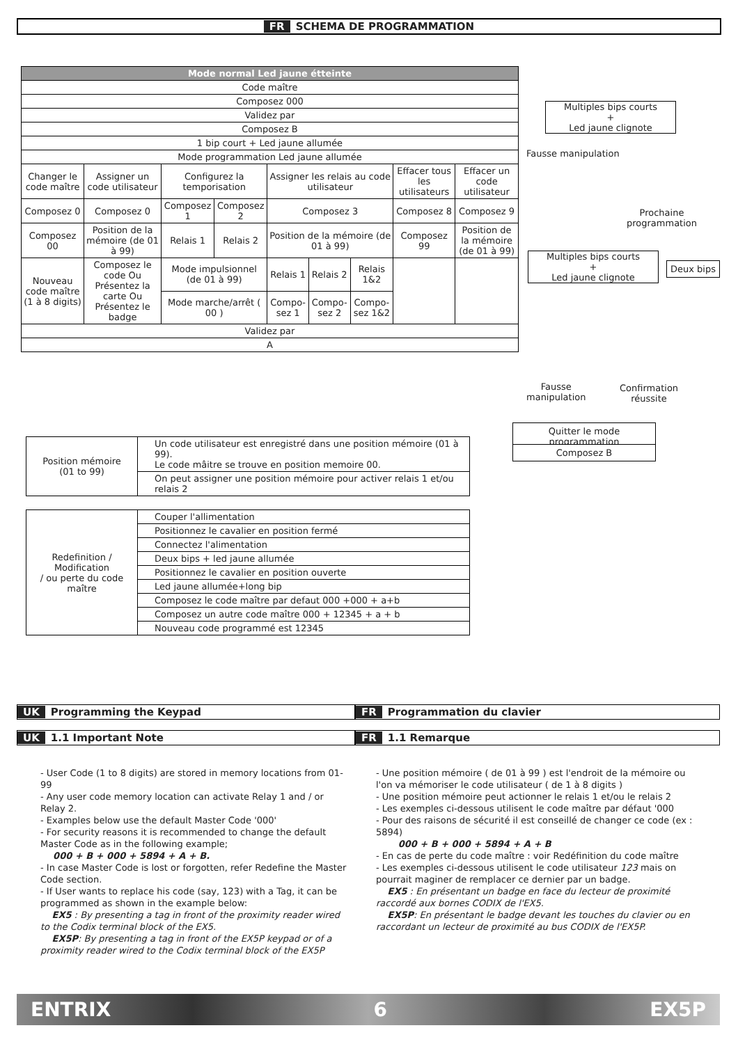FR SCHEMA DE PROGRAMMATION
| Mode normal Led jaune étteinte | | | | | | | | |
| Code maître | | | | | | | | |
| Composez 000 | | | | | | | | |
| Validez par | | | | | | | | |
| Composez B | | | | | | | | |
| 1 bip court + Led jaune allumée | | | | | | | | |
| Mode programmation Led jaune allumée | | | | | | | | |
| Changer le code maître | Assigner un code utilisateur | Configurez la temporisation | | Assigner les relais au code utilisateur | | | Effacer tous les utilisateurs | Effacer un code utilisateur |
| Composez 0 | Composez 0 | Composez 1 | Composez 2 | Composez 3 | | | Composez 8 | Composez 9 |
| Composez 00 | Position de la mémoire (de 01 à 99) | Relais 1 | Relais 2 | Position de la mémoire (de 01 à 99) | | | Composez 99 | Position de la mémoire (de 01 à 99) |
| Nouveau code maître (1 à 8 digits) | Composez le code Ou Présentez la carte Ou Présentez le badge | Mode impulsionnel (de 01 à 99) | | Relais 1 | Relais 2 | Relais 1&2 | | |
| | | Mode marche/arrêt ( 00 ) | | Compo-sez 1 | Compo-sez 2 | Compo-sez 1&2 | | |
| Validez par | | | | | | | | |
| A | | | | | | | | |
Multiples bips courts
+
Led jaune clignote
Fausse manipulation
Prochaine
programmation
Multiples bips courts
+
Led jaune clignote
Deux bips
Fausse
manipulation
Confirmation
réussite
Quitter le mode programmation
Composez B
| Position mémoire (01 to 99) | Un code utilisateur est enregistré dans une position mémoire (01 à 99). Le code mâitre se trouve en position memoire 00. |
| | On peut assigner une position mémoire pour activer relais 1 et/ou relais 2 |
| Redefinition / Modification / ou perte du code maître | Couper l'allimentation |
| | Positionnez le cavalier en position fermé |
| | Connectez l'alimentation |
| | Deux bips + led jaune allumée |
| | Positionnez le cavalier en position ouverte |
| | Led jaune allumée+long bip |
| | Composez le code maître par defaut 000 +000 + a+b |
| | Composez un autre code maître 000 + 12345 + a + b |
| | Nouveau code programmé est 12345 |
UK Programming the Keypad FR Programmation du clavier
UK 1.1 Important Note FR 1.1 Remarque
- User Code (1 to 8 digits) are stored in memory locations from 01- 99
- Any user code memory location can activate Relay 1 and / or Relay 2.
- Examples below use the default Master Code '000'
- For security reasons it is recommended to change the default Master Code as in the following example;
000 + B + 000 + 5894 + A + B.
- In case Master Code is lost or forgotten, refer Redefine the Master Code section.
- If User wants to replace his code (say, 123) with a Tag, it can be programmed as shown in the example below:
EX5 : By presenting a tag in front of the proximity reader wired to the Codix terminal block of the EX5.
EX5P: By presenting a tag in front of the EX5P keypad or of a proximity reader wired to the Codix terminal block of the EX5P
- Une position mémoire ( de 01 à 99 ) est l'endroit de la mémoire ou l'on va mémoriser le code utilisateur ( de 1 à 8 digits )
- Une position mémoire peut actionner le relais 1 et/ou le relais 2
- Les exemples ci-dessous utilisent le code maître par défaut '000
- Pour des raisons de sécurité il est conseillé de changer ce code (ex : 5894)
000 + B + 000 + 5894 + A + B
- En cas de perte du code maître : voir Redéfinition du code maître
- Les exemples ci-dessous utilisent le code utilisateur 123 mais on pourrait maginer de remplacer ce dernier par un badge.
EX5 : En présentant un badge en face du lecteur de proximité raccordé aux bornes CODIX de l'EX5.
EX5P: En présentant le badge devant les touches du clavier ou en raccordant un lecteur de proximité au bus CODIX de l'EX5P.
ENTRIX 6 EX5P